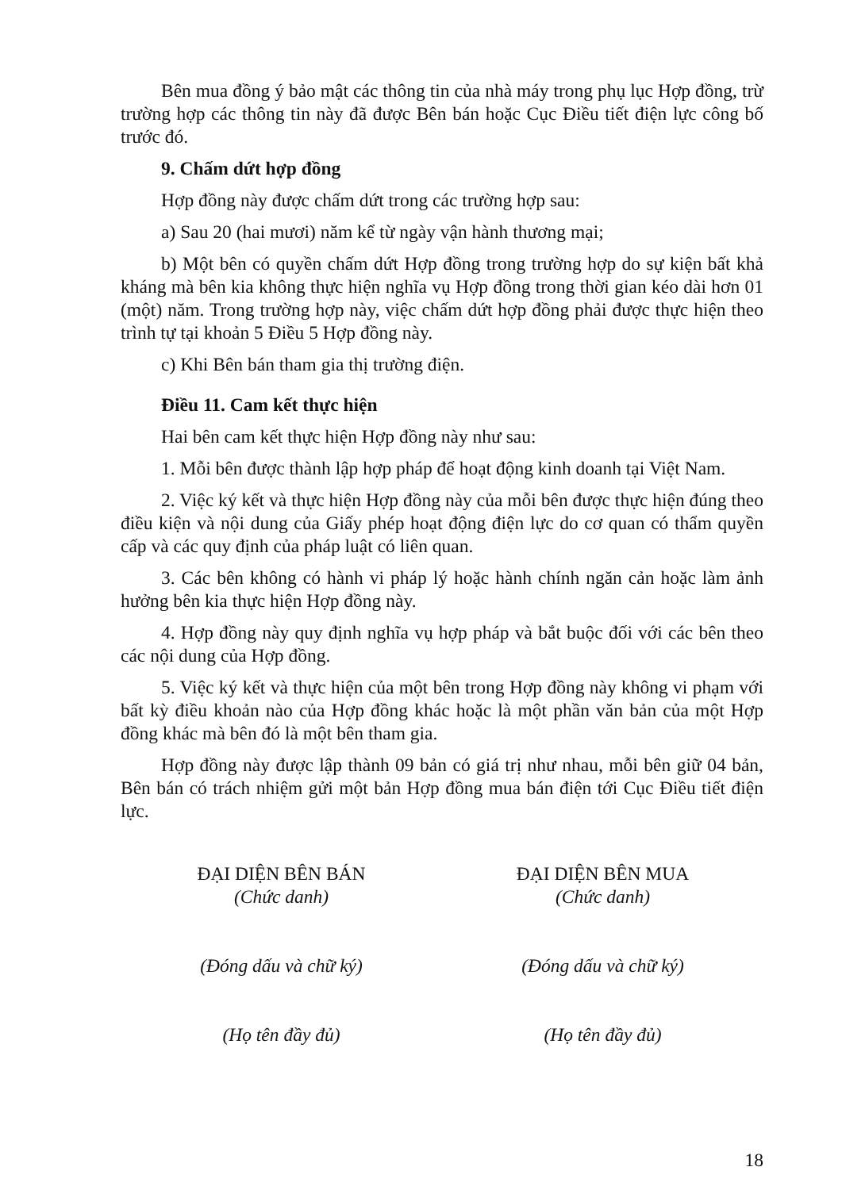Bên mua đồng ý bảo mật các thông tin của nhà máy trong phụ lục Hợp đồng, trừ trường hợp các thông tin này đã được Bên bán hoặc Cục Điều tiết điện lực công bố trước đó.
9. Chấm dứt hợp đồng
Hợp đồng này được chấm dứt trong các trường hợp sau:
a) Sau 20 (hai mươi) năm kể từ ngày vận hành thương mại;
b) Một bên có quyền chấm dứt Hợp đồng trong trường hợp do sự kiện bất khả kháng mà bên kia không thực hiện nghĩa vụ Hợp đồng trong thời gian kéo dài hơn 01 (một) năm. Trong trường hợp này, việc chấm dứt hợp đồng phải được thực hiện theo trình tự tại khoản 5 Điều 5 Hợp đồng này.
c) Khi Bên bán tham gia thị trường điện.
Điều 11. Cam kết thực hiện
Hai bên cam kết thực hiện Hợp đồng này như sau:
1. Mỗi bên được thành lập hợp pháp để hoạt động kinh doanh tại Việt Nam.
2. Việc ký kết và thực hiện Hợp đồng này của mỗi bên được thực hiện đúng theo điều kiện và nội dung của Giấy phép hoạt động điện lực do cơ quan có thẩm quyền cấp và các quy định của pháp luật có liên quan.
3. Các bên không có hành vi pháp lý hoặc hành chính ngăn cản hoặc làm ảnh hưởng bên kia thực hiện Hợp đồng này.
4. Hợp đồng này quy định nghĩa vụ hợp pháp và bắt buộc đối với các bên theo các nội dung của Hợp đồng.
5. Việc ký kết và thực hiện của một bên trong Hợp đồng này không vi phạm với bất kỳ điều khoản nào của Hợp đồng khác hoặc là một phần văn bản của một Hợp đồng khác mà bên đó là một bên tham gia.
Hợp đồng này được lập thành 09 bản có giá trị như nhau, mỗi bên giữ 04 bản, Bên bán có trách nhiệm gửi một bản Hợp đồng mua bán điện tới Cục Điều tiết điện lực.
ĐẠI DIỆN BÊN BÁN
(Chức danh)
(Đóng dấu và chữ ký)
(Họ tên đầy đủ)
ĐẠI DIỆN BÊN MUA
(Chức danh)
(Đóng dấu và chữ ký)
(Họ tên đầy đủ)
18